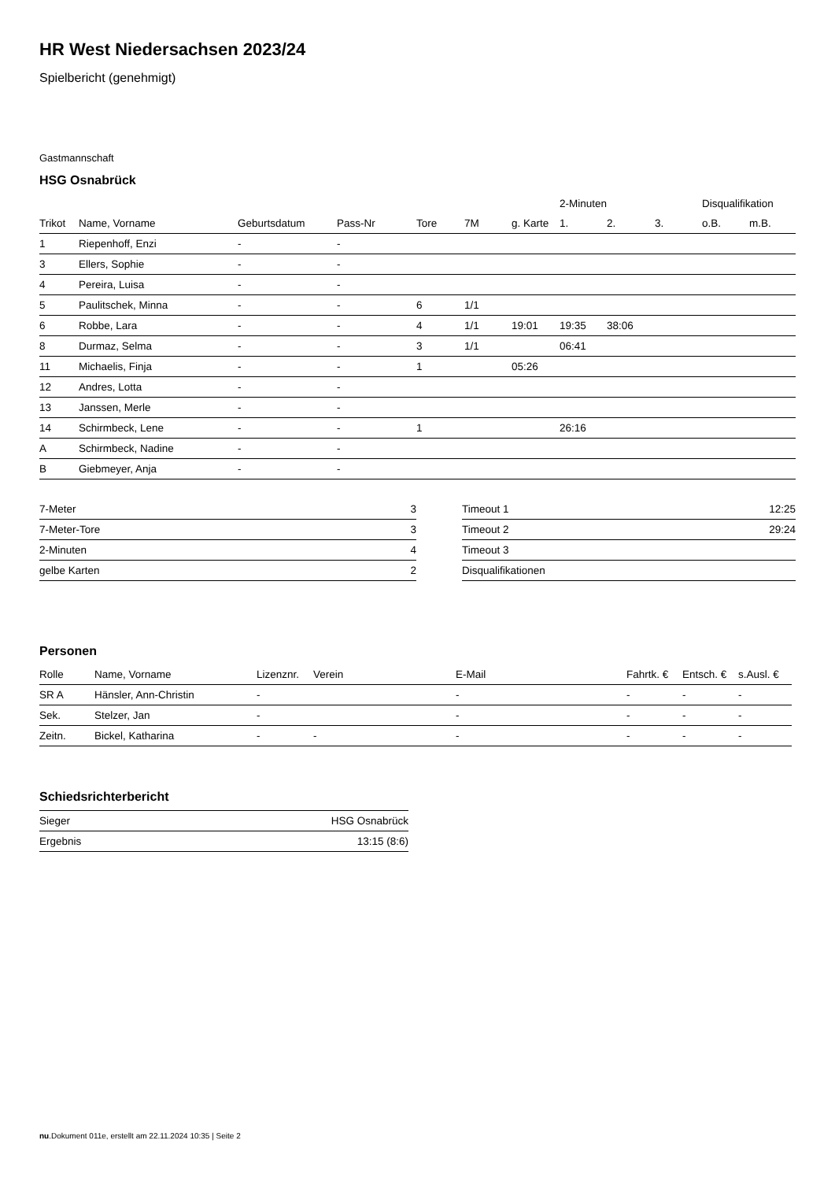HR West Niedersachsen 2023/24
Spielbericht (genehmigt)
Gastmannschaft
HSG Osnabrück
| | | | | | | | 2-Minuten | | | Disqualifikation | |
| --- | --- | --- | --- | --- | --- | --- | --- | --- | --- | --- | --- |
| Trikot | Name, Vorname | Geburtsdatum | Pass-Nr | Tore | 7M | g. Karte | 1. | 2. | 3. | o.B. | m.B. |
| 1 | Riepenhoff, Enzi | - | - | | | | | | | | |
| 3 | Ellers, Sophie | - | - | | | | | | | | |
| 4 | Pereira, Luisa | - | - | | | | | | | | |
| 5 | Paulitschek, Minna | - | - | 6 | 1/1 | | | | | | |
| 6 | Robbe, Lara | - | - | 4 | 1/1 | 19:01 | 19:35 | 38:06 | | | |
| 8 | Durmaz, Selma | - | - | 3 | 1/1 | | 06:41 | | | | |
| 11 | Michaelis, Finja | - | - | 1 | | 05:26 | | | | | |
| 12 | Andres, Lotta | - | - | | | | | | | | |
| 13 | Janssen, Merle | - | - | | | | | | | | |
| 14 | Schirmbeck, Lene | - | - | 1 | | | 26:16 | | | | |
| A | Schirmbeck, Nadine | - | - | | | | | | | | |
| B | Giebmeyer, Anja | - | - | | | | | | | | |
| 7-Meter | 3 |
| 7-Meter-Tore | 3 |
| 2-Minuten | 4 |
| gelbe Karten | 2 |
| Timeout 1 | 12:25 |
| Timeout 2 | 29:24 |
| Timeout 3 | |
| Disqualifikationen | |
Personen
| Rolle | Name, Vorname | Lizenznr. | Verein | E-Mail | Fahrtk. € | Entsch. € | s.Ausl. € |
| --- | --- | --- | --- | --- | --- | --- | --- |
| SR A | Hänsler, Ann-Christin | - | | - | - | - | - |
| Sek. | Stelzer, Jan | - | | - | - | - | - |
| Zeitn. | Bickel, Katharina | - | - | - | - | - | - |
Schiedsrichterbericht
| Sieger | HSG Osnabrück |
| Ergebnis | 13:15 (8:6) |
nu.Dokument 011e, erstellt am 22.11.2024 10:35 | Seite 2